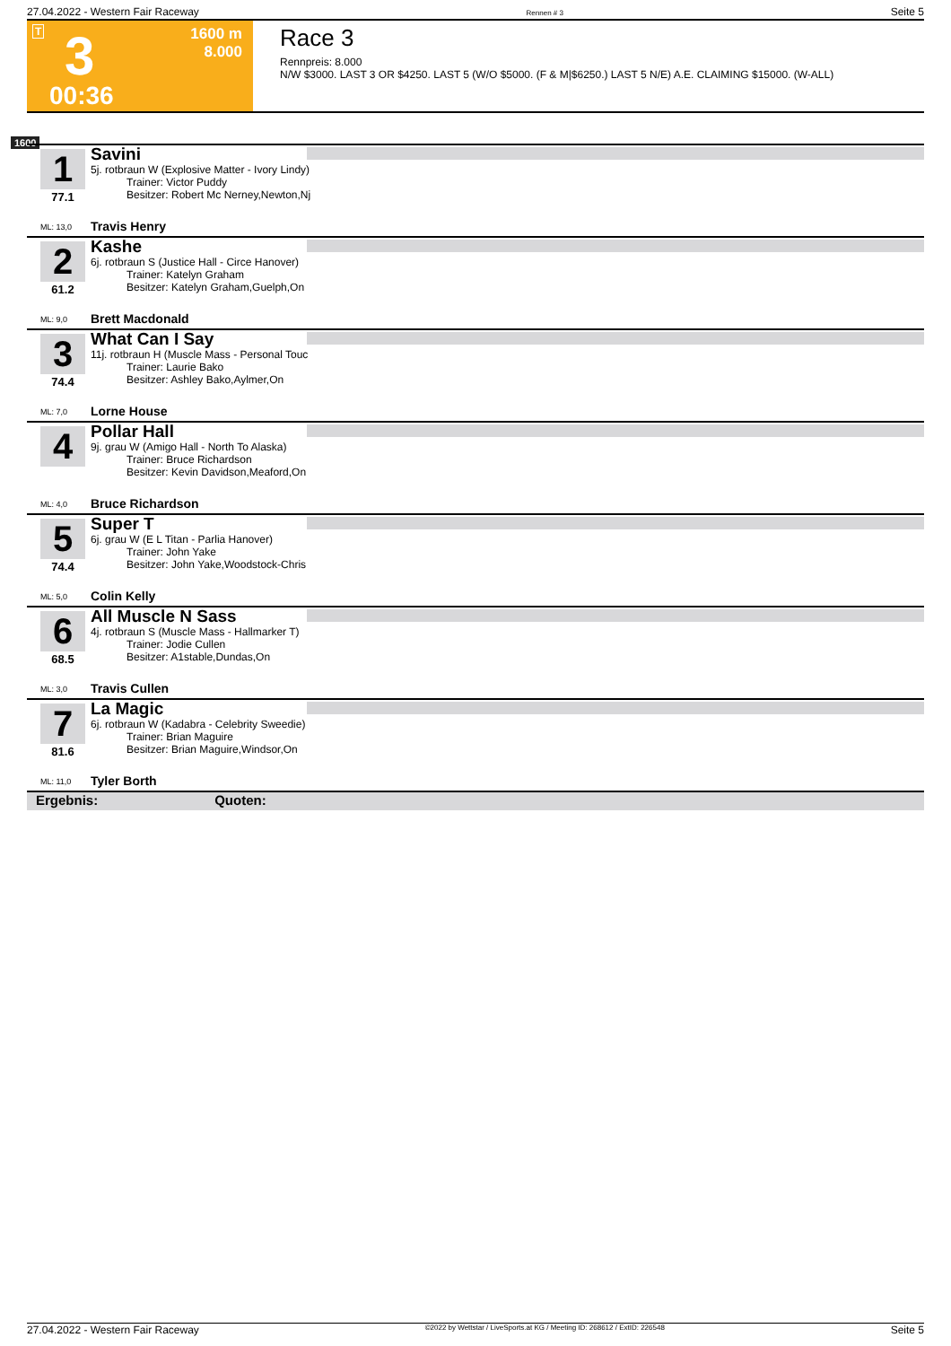27.04.2022 - Western Fair Raceway Rennen # 3 Seite 5
T 3 1600 m
8.000
00:36
Race 3
Rennpreis: 8.000
N/W $3000. LAST 3 OR $4250. LAST 5 (W/O $5000. (F & M|$6250.) LAST 5 N/E) A.E. CLAIMING $15000. (W-ALL)
1600
1
77.1
Savini
5j. rotbraun W (Explosive Matter - Ivory Lindy)
Trainer: Victor Puddy
Besitzer: Robert Mc Nerney,Newton,Nj
ML: 13,0 Travis Henry
2
61.2
Kashe
6j. rotbraun S (Justice Hall - Circe Hanover)
Trainer: Katelyn Graham
Besitzer: Katelyn Graham,Guelph,On
ML: 9,0 Brett Macdonald
3
74.4
What Can I Say
11j. rotbraun H (Muscle Mass - Personal Touc
Trainer: Laurie Bako
Besitzer: Ashley Bako,Aylmer,On
ML: 7,0 Lorne House
4
Pollar Hall
9j. grau W (Amigo Hall - North To Alaska)
Trainer: Bruce Richardson
Besitzer: Kevin Davidson,Meaford,On
ML: 4,0 Bruce Richardson
5
74.4
Super T
6j. grau W (E L Titan - Parlia Hanover)
Trainer: John Yake
Besitzer: John Yake,Woodstock-Chris
ML: 5,0 Colin Kelly
6
68.5
All Muscle N Sass
4j. rotbraun S (Muscle Mass - Hallmarker T)
Trainer: Jodie Cullen
Besitzer: A1stable,Dundas,On
ML: 3,0 Travis Cullen
7
81.6
La Magic
6j. rotbraun W (Kadabra - Celebrity Sweedie)
Trainer: Brian Maguire
Besitzer: Brian Maguire,Windsor,On
ML: 11,0 Tyler Borth
Ergebnis: Quoten:
27.04.2022 - Western Fair Raceway ©2022 by Wettstar / LiveSports.at KG / Meeting ID: 268612 / ExtID: 226548 Seite 5